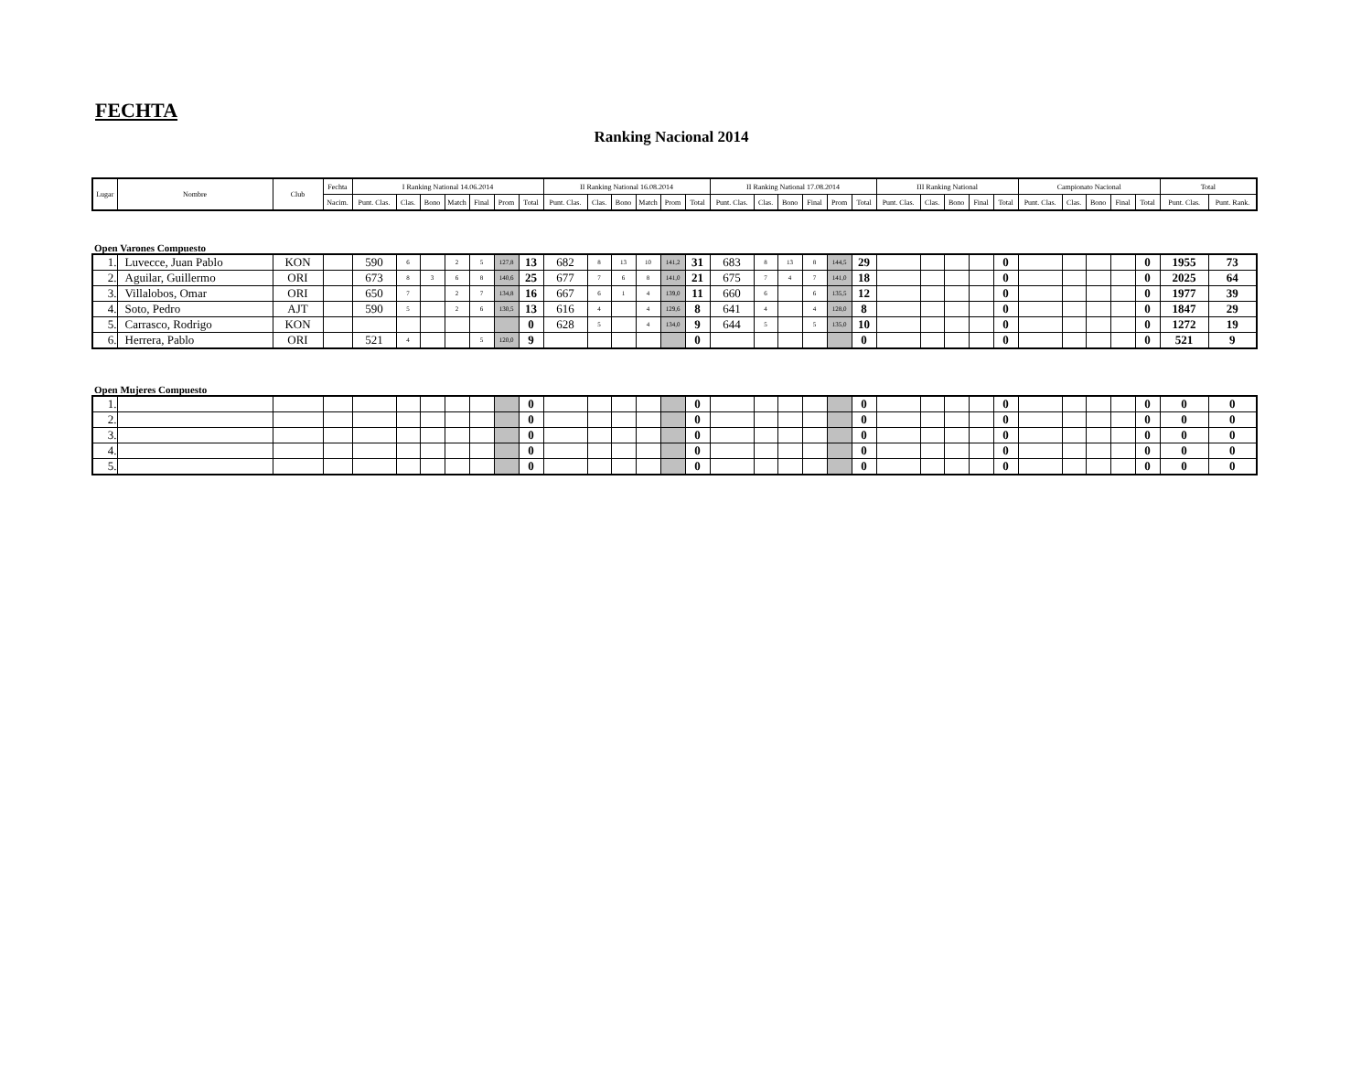FECHTA
Ranking Nacional 2014
| Lugar | Nombre | Club | Fechta | I Ranking National 14.06.2014 | | | | | | | II Ranking National 16.08.2014 | | | | | | II Ranking National 17.08.2014 | | | | | | III Ranking National | | | | | Campionato Nacional | | | | | Total | |
| --- | --- | --- | --- | --- | --- | --- | --- | --- | --- | --- | --- | --- | --- | --- | --- | --- | --- | --- | --- | --- | --- | --- | --- | --- | --- | --- | --- | --- | --- | --- | --- | --- | --- | --- |
| | | | Nacim. | Punt. Clas. | Clas. | Bono | Match | Final | Prom | Total | Punt. Clas. | Clas. | Bono | Match | Prom | Total | Punt. Clas. | Clas. | Bono | Final | Prom | Total | Punt. Clas. | Clas. | Bono | Final | Total | Punt. Clas. | Clas. | Bono | Final | Total | Punt. Clas. | Punt. Rank. |
Open Varones Compuesto
| 1. | Luvecce, Juan Pablo | KON | | 590 | 6 | | 2 | 5 | 127,8 | 13 | 682 | 8 | 13 | 10 | 141,2 | 31 | 683 | 8 | 13 | 8 | 144,5 | 29 | | | | | 0 | | | | | 0 | 1955 | 73 |
| 2. | Aguilar, Guillermo | ORI | | 673 | 8 | 3 | 6 | 8 | 140,6 | 25 | 677 | 7 | 6 | 8 | 141,0 | 21 | 675 | 7 | 4 | 7 | 141,0 | 18 | | | | | 0 | | | | | 0 | 2025 | 64 |
| 3. | Villalobos, Omar | ORI | | 650 | 7 | | 2 | 7 | 134,8 | 16 | 667 | 6 | 1 | 4 | 139,0 | 11 | 660 | 6 | | 6 | 135,5 | 12 | | | | | 0 | | | | | 0 | 1977 | 39 |
| 4. | Soto, Pedro | AJT | | 590 | 5 | | 2 | 6 | 130,5 | 13 | 616 | 4 | | 4 | 129,6 | 8 | 641 | 4 | | 4 | 128,0 | 8 | | | | | 0 | | | | | 0 | 1847 | 29 |
| 5. | Carrasco, Rodrigo | KON | | | | | | | | 0 | 628 | 5 | | 4 | 134,0 | 9 | 644 | 5 | | 5 | 135,0 | 10 | | | | | 0 | | | | | 0 | 1272 | 19 |
| 6. | Herrera, Pablo | ORI | | 521 | 4 | | | 5 | 120,0 | 9 | | | | | | 0 | | | | | | 0 | | | | | 0 | | | | | 0 | 521 | 9 |
Open Mujeres Compuesto
| 1. | | | | | | | | | | 0 | | | | | | 0 | | | | | | 0 | | | | | 0 | | | | | 0 | 0 | 0 |
| 2. | | | | | | | | | | 0 | | | | | | 0 | | | | | | 0 | | | | | 0 | | | | | 0 | 0 | 0 |
| 3. | | | | | | | | | | 0 | | | | | | 0 | | | | | | 0 | | | | | 0 | | | | | 0 | 0 | 0 |
| 4. | | | | | | | | | | 0 | | | | | | 0 | | | | | | 0 | | | | | 0 | | | | | 0 | 0 | 0 |
| 5. | | | | | | | | | | 0 | | | | | | 0 | | | | | | 0 | | | | | 0 | | | | | 0 | 0 | 0 |